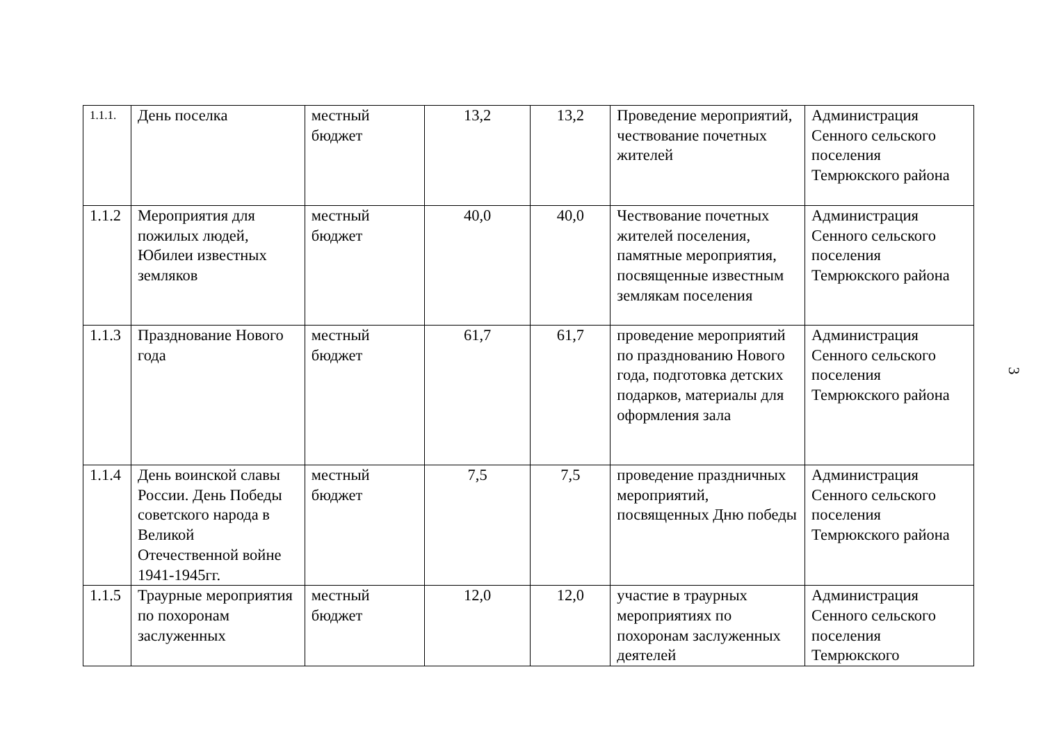| 1.1.1. | День поселка | местный бюджет | 13,2 | 13,2 | Проведение мероприятий, чествование почетных жителей | Администрация Сенного сельского поселения Темрюкского района |
| 1.1.2 | Мероприятия для пожилых людей, Юбилеи известных земляков | местный бюджет | 40,0 | 40,0 | Чествование почетных жителей поселения, памятные мероприятия, посвященные известным землякам поселения | Администрация Сенного сельского поселения Темрюкского района |
| 1.1.3 | Празднование Нового года | местный бюджет | 61,7 | 61,7 | проведение мероприятий по празднованию Нового года, подготовка детских подарков, материалы для оформления зала | Администрация Сенного сельского поселения Темрюкского района |
| 1.1.4 | День воинской славы России. День Победы советского народа в Великой Отечественной войне 1941-1945гг. | местный бюджет | 7,5 | 7,5 | проведение праздничных мероприятий, посвященных Дню победы | Администрация Сенного сельского поселения Темрюкского района |
| 1.1.5 | Траурные мероприятия по похоронам заслуженных | местный бюджет | 12,0 | 12,0 | участие в траурных мероприятиях по похоронам заслуженных деятелей | Администрация Сенного сельского поселения Темрюкского |
3